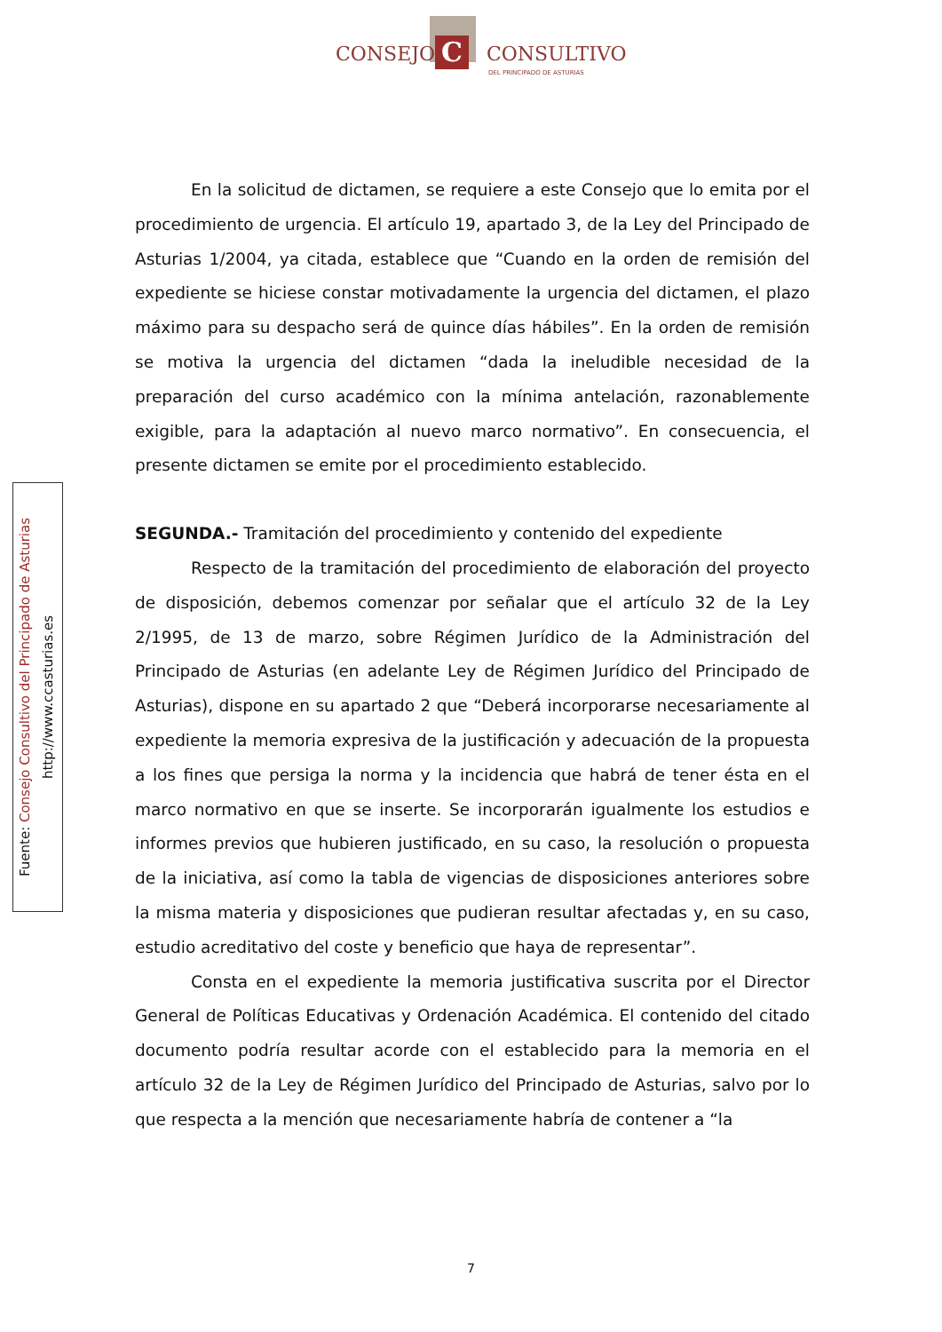C
CONSEJO CONSULTIVO
DEL PRINCIPADO DE ASTURIAS
Fuente: Consejo Consultivo del Principado de Asturias
http://www.ccasturias.es
En la solicitud de dictamen, se requiere a este Consejo que lo emita por el procedimiento de urgencia. El artículo 19, apartado 3, de la Ley del Principado de Asturias 1/2004, ya citada, establece que “Cuando en la orden de remisión del expediente se hiciese constar motivadamente la urgencia del dictamen, el plazo máximo para su despacho será de quince días hábiles”. En la orden de remisión se motiva la urgencia del dictamen “dada la ineludible necesidad de la preparación del curso académico con la mínima antelación, razonablemente exigible, para la adaptación al nuevo marco normativo”. En consecuencia, el presente dictamen se emite por el procedimiento establecido.
SEGUNDA.- Tramitación del procedimiento y contenido del expediente
Respecto de la tramitación del procedimiento de elaboración del proyecto de disposición, debemos comenzar por señalar que el artículo 32 de la Ley 2/1995, de 13 de marzo, sobre Régimen Jurídico de la Administración del Principado de Asturias (en adelante Ley de Régimen Jurídico del Principado de Asturias), dispone en su apartado 2 que “Deberá incorporarse necesariamente al expediente la memoria expresiva de la justificación y adecuación de la propuesta a los fines que persiga la norma y la incidencia que habrá de tener ésta en el marco normativo en que se inserte. Se incorporarán igualmente los estudios e informes previos que hubieren justificado, en su caso, la resolución o propuesta de la iniciativa, así como la tabla de vigencias de disposiciones anteriores sobre la misma materia y disposiciones que pudieran resultar afectadas y, en su caso, estudio acreditativo del coste y beneficio que haya de representar”.
Consta en el expediente la memoria justificativa suscrita por el Director General de Políticas Educativas y Ordenación Académica. El contenido del citado documento podría resultar acorde con el establecido para la memoria en el artículo 32 de la Ley de Régimen Jurídico del Principado de Asturias, salvo por lo que respecta a la mención que necesariamente habría de contener a “la
7